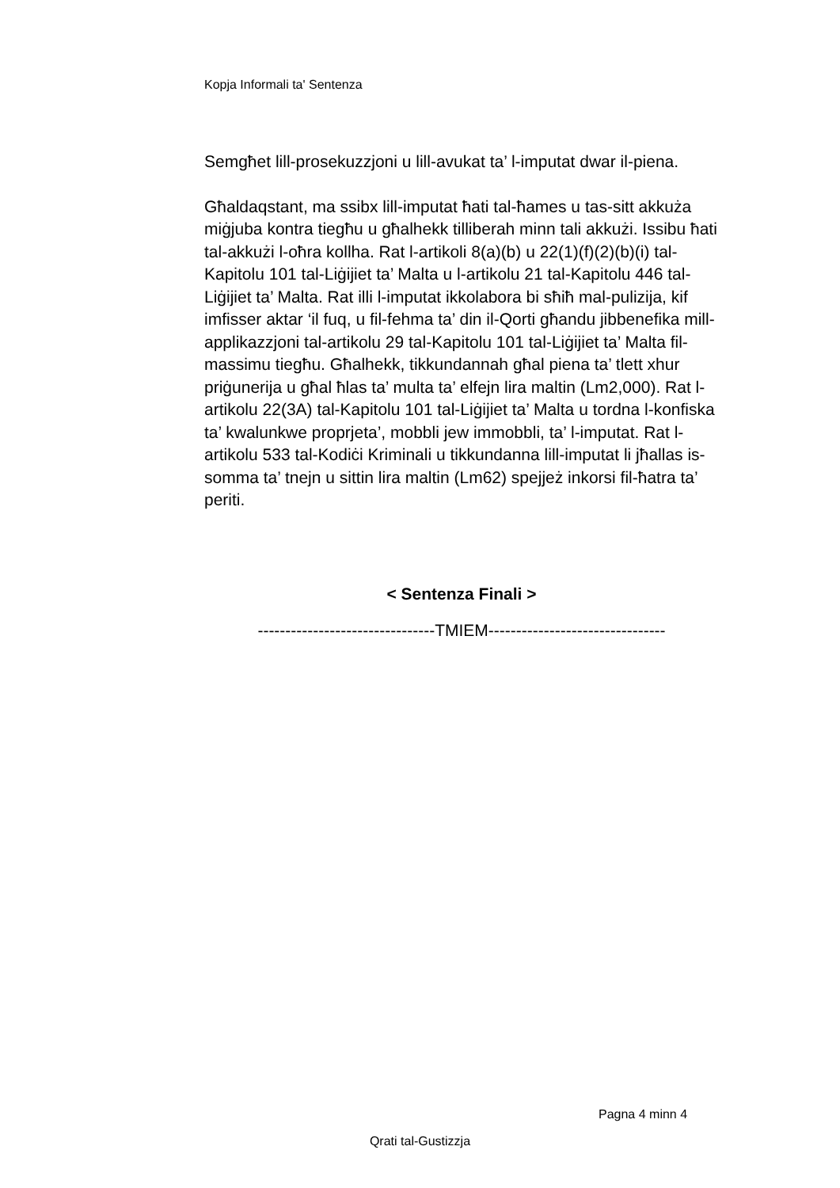Kopja Informali ta' Sentenza
Semgħet lill-prosekuzzjoni u lill-avukat ta’ l-imputat dwar il-piena.
Għaldaqstant, ma ssibx lill-imputat ħati tal-ħames u tas-sitt akkuża miġjuba kontra tiegħu u għalhekk tilliberah minn tali akkużi. Issibu ħati tal-akkużi l-oħra kollha. Rat l-artikoli 8(a)(b) u 22(1)(f)(2)(b)(i) tal-Kapitolu 101 tal-Liġijiet ta’ Malta u l-artikolu 21 tal-Kapitolu 446 tal-Liġijiet ta’ Malta. Rat illi l-imputat ikkolabora bi sħiħ mal-pulizija, kif imfisser aktar ‘il fuq, u fil-fehma ta’ din il-Qorti għandu jibbenefika mill-applikazzjoni tal-artikolu 29 tal-Kapitolu 101 tal-Liġijiet ta’ Malta fil-massimu tiegħu. Għalhekk, tikkundannah għal piena ta’ tlett xhur priġunerija u għal ħlas ta’ multa ta’ elfejn lira maltin (Lm2,000). Rat l-artikolu 22(3A) tal-Kapitolu 101 tal-Liġijiet ta’ Malta u tordna l-konfiska ta’ kwalunkwe proprjeta’, mobbli jew immobbli, ta’ l-imputat. Rat l-artikolu 533 tal-Kodiċi Kriminali u tikkundanna lill-imputat li jħallas is-somma ta’ tnejn u sittin lira maltin (Lm62) spejjeż inkorsi fil-ħatra ta’ periti.
< Sentenza Finali >
--------------------------------TMIEM--------------------------------
Pagna 4 minn 4
Qrati tal-Gustizzja